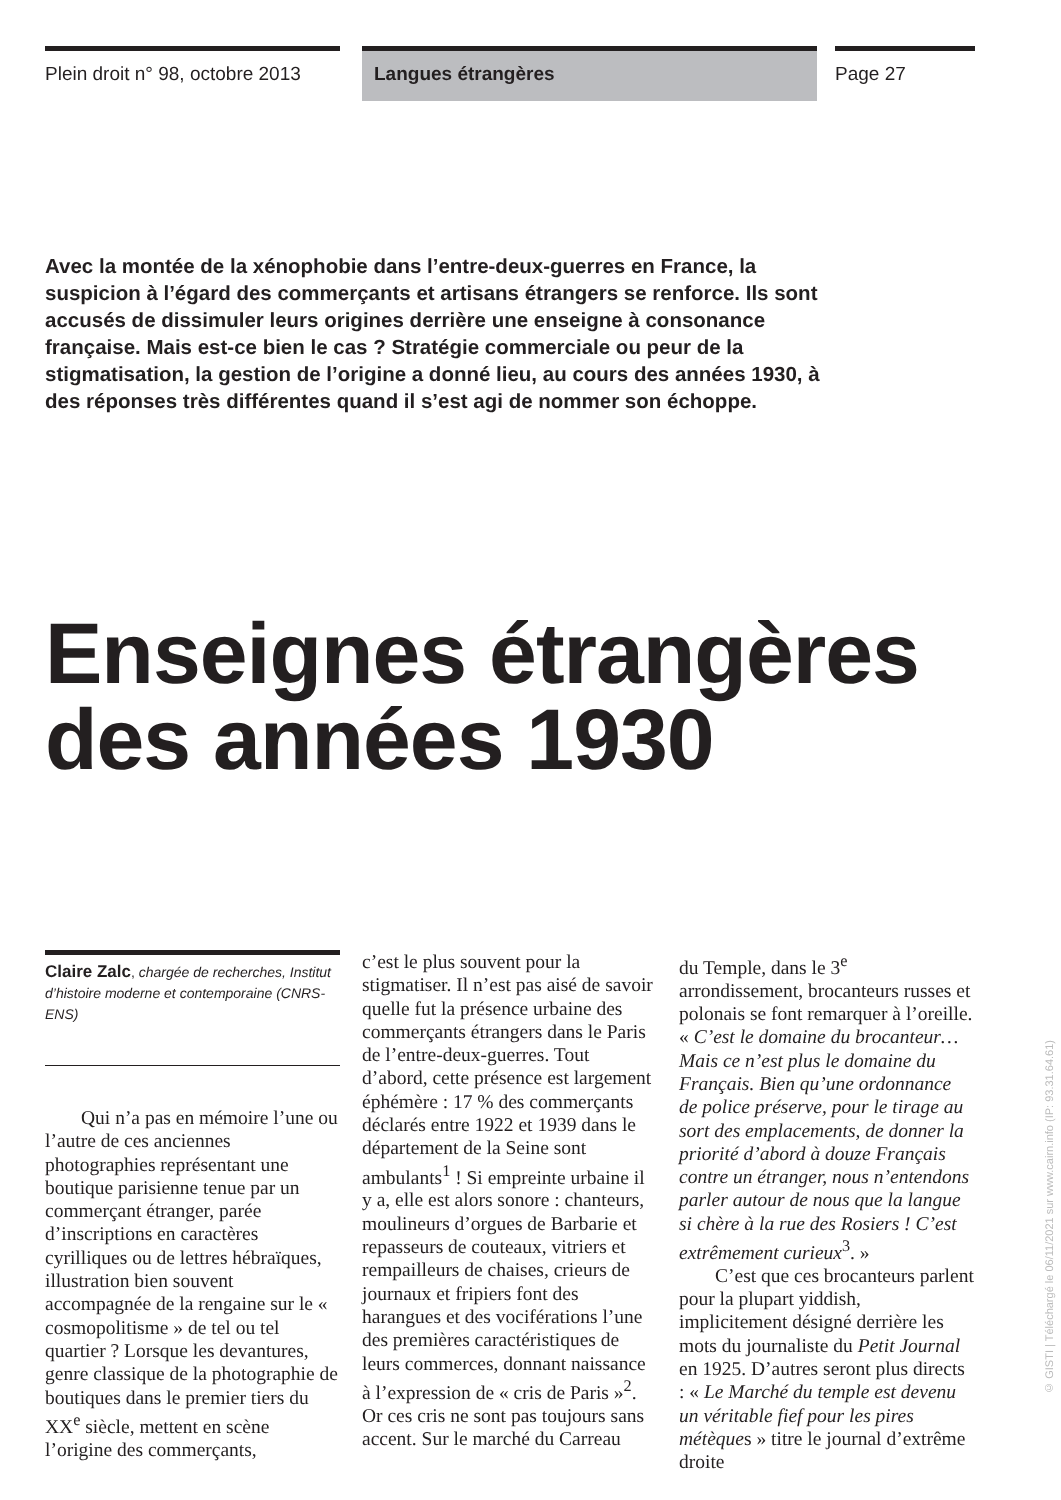Plein droit n° 98, octobre 2013
Langues étrangères Page 27
Avec la montée de la xénophobie dans l’entre-deux-guerres en France, la suspicion à l’égard des commerçants et artisans étrangers se renforce. Ils sont accusés de dissimuler leurs origines derrière une enseigne à consonance française. Mais est-ce bien le cas ? Stratégie commerciale ou peur de la stigmatisation, la gestion de l’origine a donné lieu, au cours des années 1930, à des réponses très différentes quand il s’est agi de nommer son échoppe.
Enseignes étrangères
des années 1930
Claire Zalc, chargée de recherches, Institut d’histoire moderne et contemporaine (CNRS-ENS)
Qui n’a pas en mémoire l’une ou l’autre de ces anciennes photographies représentant une boutique parisienne tenue par un commerçant étranger, parée d’inscriptions en caractères cyrilliques ou de lettres hébraïques, illustration bien souvent accompagnée de la rengaine sur le « cosmopolitisme » de tel ou tel quartier ? Lorsque les devantures, genre classique de la photographie de boutiques dans le premier tiers du XX<sup>e</sup> siècle, mettent en scène l’origine des commerçants,
c’est le plus souvent pour la stigmatiser. Il n’est pas aisé de savoir quelle fut la présence urbaine des commerçants étrangers dans le Paris de l’entre-deux-guerres. Tout d’abord, cette présence est largement éphémère : 17 % des commerçants déclarés entre 1922 et 1939 dans le département de la Seine sont ambulants<sup>1</sup> ! Si empreinte urbaine il y a, elle est alors sonore : chanteurs, moulineurs d’orgues de Barbarie et repasseurs de couteaux, vitriers et rempailleurs de chaises, crieurs de journaux et fripiers font des harangues et des vociférations l’une des premières caractéristiques de leurs commerces, donnant naissance à l’expression de « cris de Paris »<sup>2</sup>. Or ces cris ne sont pas toujours sans accent. Sur le marché du Carreau
du Temple, dans le 3<sup>e</sup> arrondissement, brocanteurs russes et polonais se font remarquer à l’oreille. « C’est le domaine du brocanteur… Mais ce n’est plus le domaine du Français. Bien qu’une ordonnance de police préserve, pour le tirage au sort des emplacements, de donner la priorité d’abord à douze Français contre un étranger, nous n’entendons parler autour de nous que la langue si chère à la rue des Rosiers ! C’est extrêmement curieux<sup>3</sup>. »
C’est que ces brocanteurs parlent pour la plupart yiddish, implicitement désigné derrière les mots du journaliste du Petit Journal en 1925. D’autres seront plus directs : « Le Marché du temple est devenu un véritable fief pour les pires métèques » titre le journal d’extrême droite
© GISTI | Téléchargé le 06/11/2021 sur www.cairn.info (IP: 93.31.64.61)